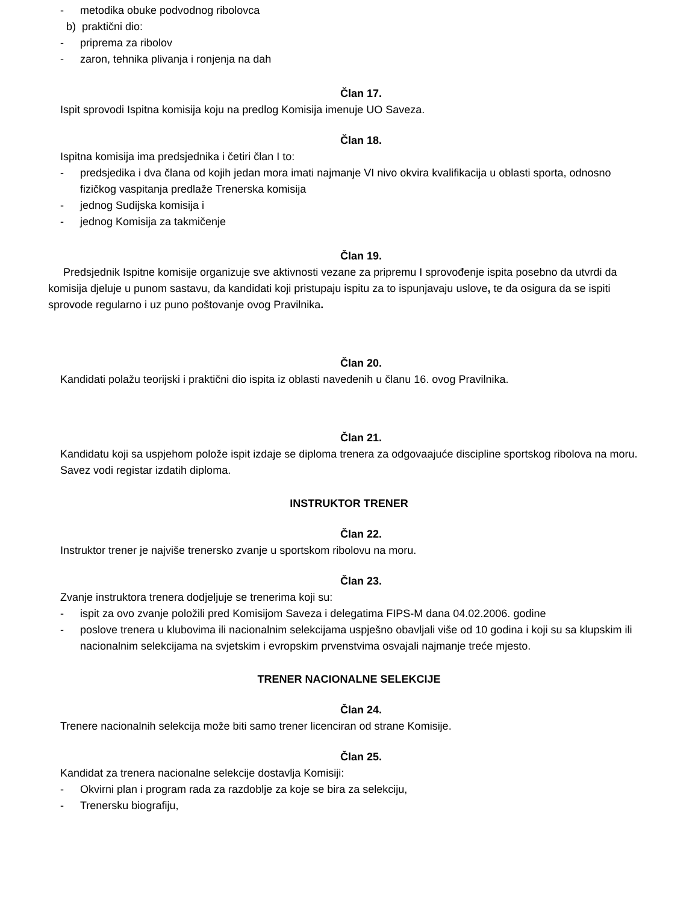- metodika obuke podvodnog ribolovca
b) praktični dio:
- priprema za ribolov
- zaron, tehnika plivanja i ronjenja na dah
Član 17.
Ispit sprovodi Ispitna komisija koju na predlog Komisija imenuje UO Saveza.
Član 18.
Ispitna komisija ima predsjednika i četiri član I to:
- predsjedika i dva člana od kojih jedan mora imati najmanje VI nivo okvira kvalifikacija u oblasti sporta, odnosno fizičkog vaspitanja predlaže Trenerska komisija
- jednog Sudijska komisija i
- jednog Komisija za takmičenje
Član 19.
Predsjednik Ispitne komisije organizuje sve aktivnosti vezane za pripremu I sprovođenje ispita posebno da utvrdi da komisija djeluje u punom sastavu, da kandidati koji pristupaju ispitu za to ispunjavaju uslove, te da osigura da se ispiti sprovode regularno i uz puno poštovanje ovog Pravilnika.
Član 20.
Kandidati polažu teorijski i praktični dio ispita iz oblasti navedenih u članu 16. ovog Pravilnika.
Član 21.
Kandidatu koji sa uspjehom polože ispit izdaje se diploma trenera za odgovaajuće discipline sportskog ribolova na moru.
Savez vodi registar izdatih diploma.
INSTRUKTOR TRENER
Član 22.
Instruktor trener je najviše trenersko zvanje u sportskom ribolovu na moru.
Član 23.
Zvanje instruktora trenera dodjeljuje se trenerima koji su:
- ispit za ovo zvanje položili pred Komisijom Saveza i delegatima FIPS-M dana 04.02.2006. godine
- poslove trenera u klubovima ili nacionalnim selekcijama uspješno obavljali više od 10 godina i koji su sa klupskim ili nacionalnim selekcijama na svjetskim i evropskim prvenstvima osvajali najmanje treće mjesto.
TRENER NACIONALNE SELEKCIJE
Član 24.
Trenere nacionalnih selekcija može biti samo trener licenciran od strane Komisije.
Član 25.
Kandidat za trenera nacionalne selekcije dostavlja Komisiji:
- Okvirni plan i program rada za razdoblje za koje se bira za selekciju,
- Trenersku biografiju,